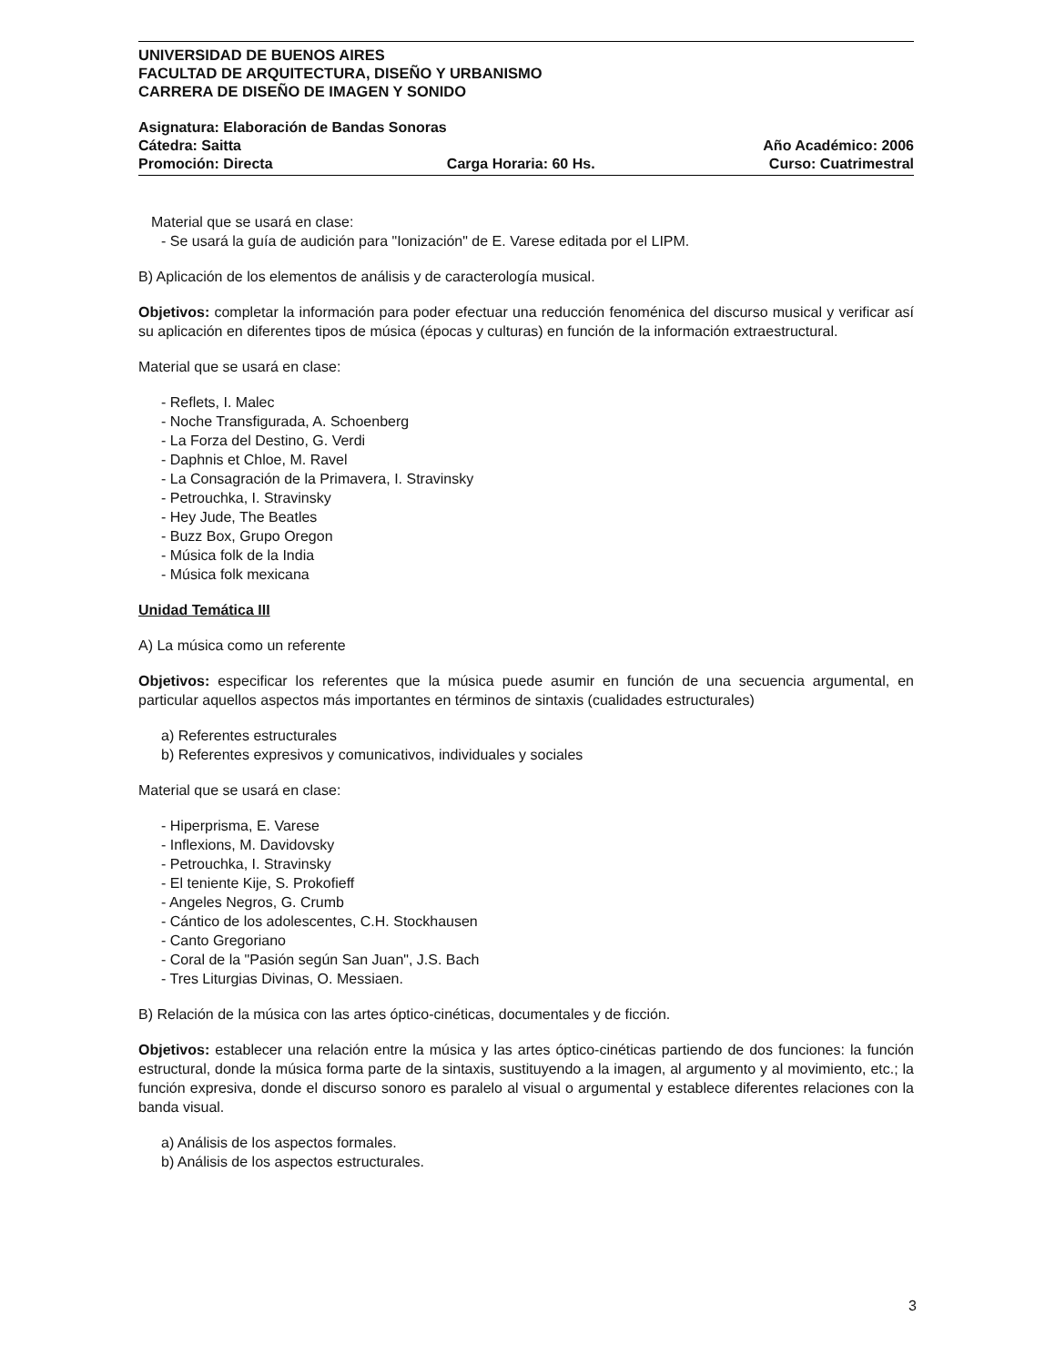UNIVERSIDAD DE BUENOS AIRES
FACULTAD DE ARQUITECTURA, DISEÑO Y URBANISMO
CARRERA DE DISEÑO DE IMAGEN Y SONIDO
Asignatura: Elaboración de Bandas Sonoras
Cátedra: Saitta Año Académico: 2006
Promoción: Directa Carga Horaria: 60 Hs. Curso: Cuatrimestral
Material que se usará en clase:
- Se usará la guía de audición para "Ionización" de E. Varese editada por el LIPM.
B) Aplicación de los elementos de análisis y de caracterología musical.
Objetivos: completar la información para poder efectuar una reducción fenoménica del discurso musical y verificar así su aplicación en diferentes tipos de música (épocas y culturas) en función de la información extraestructural.
Material que se usará en clase:
- Reflets, I. Malec
- Noche Transfigurada, A. Schoenberg
- La Forza del Destino, G. Verdi
- Daphnis et Chloe, M. Ravel
- La Consagración de la Primavera, I. Stravinsky
- Petrouchka, I. Stravinsky
- Hey Jude, The Beatles
- Buzz Box, Grupo Oregon
- Música folk de la India
- Música folk mexicana
Unidad Temática III
A) La música como un referente
Objetivos: especificar los referentes que la música puede asumir en función de una secuencia argumental, en particular aquellos aspectos más importantes en términos de sintaxis (cualidades estructurales)
a) Referentes estructurales
b) Referentes expresivos y comunicativos, individuales y sociales
Material que se usará en clase:
- Hiperprisma, E. Varese
- Inflexions, M. Davidovsky
- Petrouchka, I. Stravinsky
- El teniente Kije, S. Prokofieff
- Angeles Negros, G. Crumb
- Cántico de los adolescentes, C.H. Stockhausen
- Canto Gregoriano
- Coral de la "Pasión según San Juan", J.S. Bach
- Tres Liturgias Divinas, O. Messiaen.
B) Relación de la música con las artes óptico-cinéticas, documentales y de ficción.
Objetivos: establecer una relación entre la música y las artes óptico-cinéticas partiendo de dos funciones: la función estructural, donde la música forma parte de la sintaxis, sustituyendo a la imagen, al argumento y al movimiento, etc.; la función expresiva, donde el discurso sonoro es paralelo al visual o argumental y establece diferentes relaciones con la banda visual.
a) Análisis de los aspectos formales.
b) Análisis de los aspectos estructurales.
3